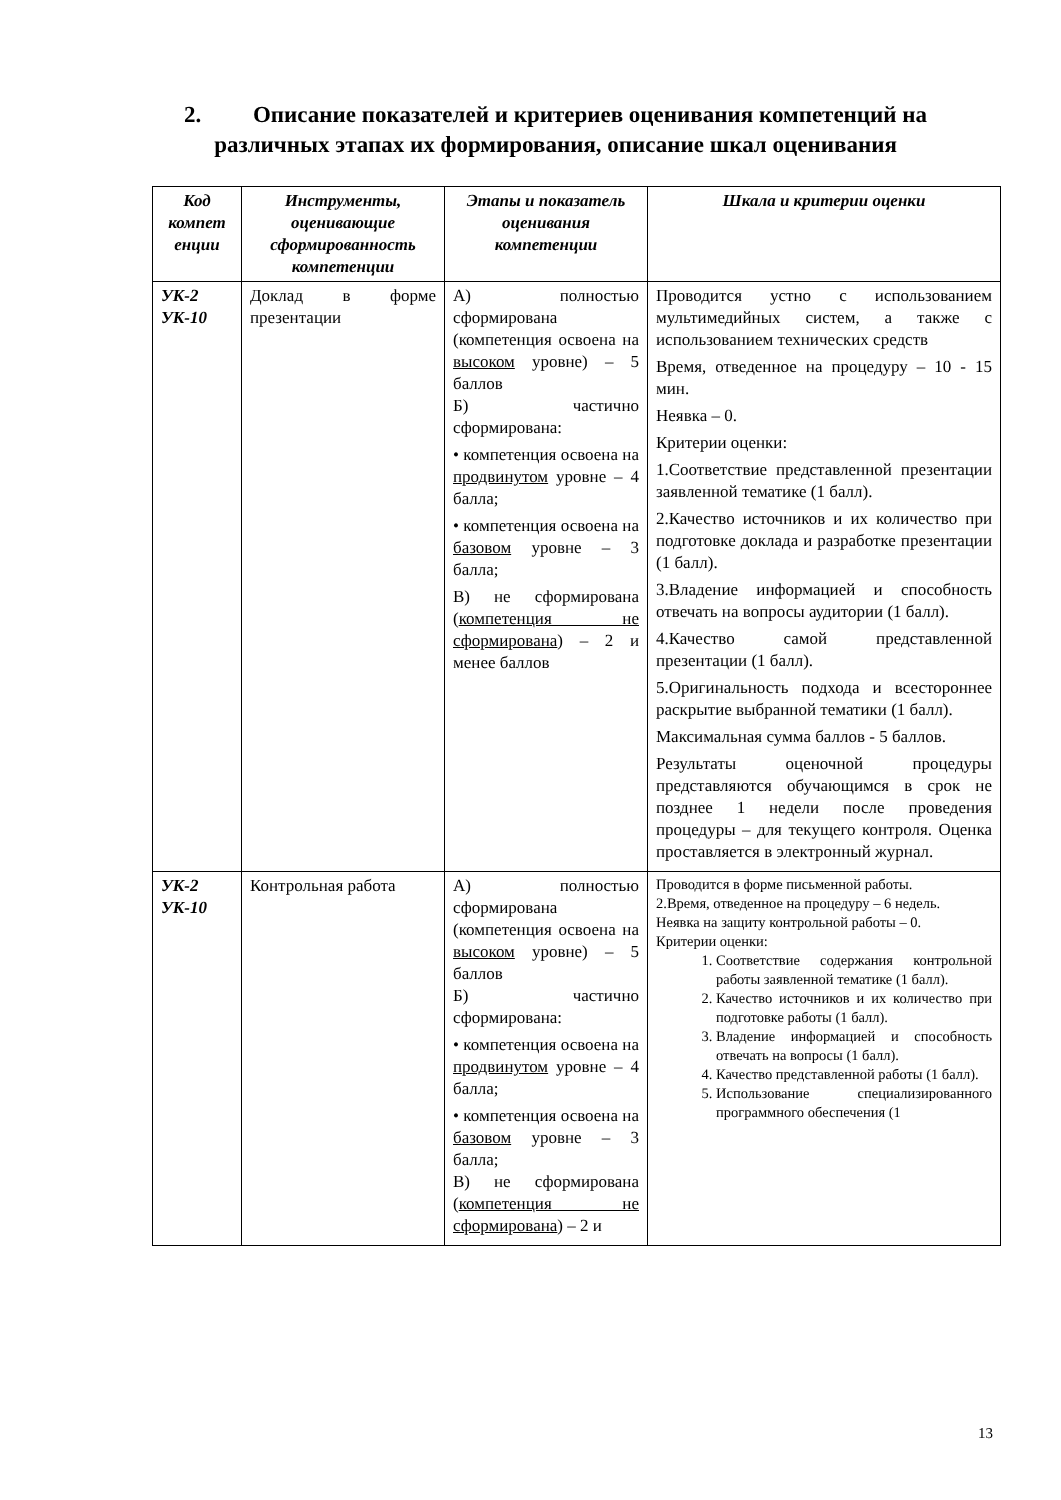2. Описание показателей и критериев оценивания компетенций на различных этапах их формирования, описание шкал оценивания
| Код компет енции | Инструменты, оценивающие сформированность компетенции | Этапы и показатель оценивания компетенции | Шкала и критерии оценки |
| --- | --- | --- | --- |
| УК-2 УК-10 | Доклад в форме презентации | А) полностью сформирована (компетенция освоена на высоком уровне) – 5 баллов Б) частично сформирована: • компетенция освоена на продвинутом уровне – 4 балла; • компетенция освоена на базовом уровне – 3 балла; В) не сформирована ( компетенция не сформирована ) – 2 и менее баллов | Проводится устно с использованием мультимедийных систем, а также с использованием технических средств Время, отведенное на процедуру – 10 - 15 мин. Неявка – 0. Критерии оценки: 1.Соответствие представленной презентации заявленной тематике (1 балл). 2.Качество источников и их количество при подготовке доклада и разработке презентации (1 балл). 3.Владение информацией и способность отвечать на вопросы аудитории (1 балл). 4.Качество самой представленной презентации (1 балл). 5.Оригинальность подхода и всестороннее раскрытие выбранной тематики (1 балл). Максимальная сумма баллов - 5 баллов. Результаты оценочной процедуры представляются обучающимся в срок не позднее 1 недели после проведения процедуры – для текущего контроля. Оценка проставляется в электронный журнал. |
| УК-2 УК-10 | Контрольная работа | А) полностью сформирована (компетенция освоена на высоком уровне) – 5 баллов Б) частично сформирована: • компетенция освоена на продвинутом уровне – 4 балла; • компетенция освоена на базовом уровне – 3 балла; В) не сформирована ( компетенция не сформирована ) – 2 и | Проводится в форме письменной работы. 2.Время, отведенное на процедуру – 6 недель. Неявка на защиту контрольной работы – 0. Критерии оценки: 1. Соответствие содержания контрольной работы заявленной тематике (1 балл). 2. Качество источников и их количество при подготовке работы (1 балл). 3. Владение информацией и способность отвечать на вопросы (1 балл). 4. Качество представленной работы (1 балл). 5. Использование специализированного программного обеспечения (1 |
13